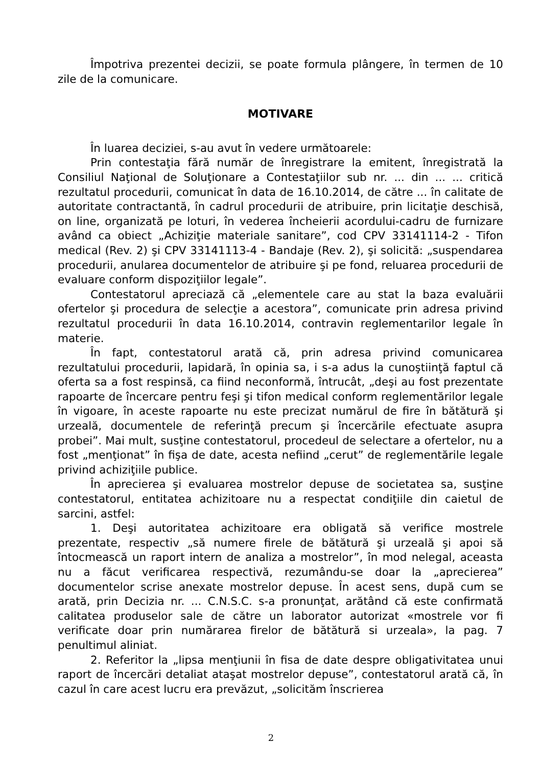Împotriva prezentei decizii, se poate formula plângere, în termen de 10 zile de la comunicare.
MOTIVARE
În luarea deciziei, s-au avut în vedere următoarele:
Prin contestaţia fără număr de înregistrare la emitent, înregistrată la Consiliul Naţional de Soluţionare a Contestaţiilor sub nr. ... din ... ... critică rezultatul procedurii, comunicat în data de 16.10.2014, de către ... în calitate de autoritate contractantă, în cadrul procedurii de atribuire, prin licitaţie deschisă, on line, organizată pe loturi, în vederea încheierii acordului-cadru de furnizare având ca obiect „Achiziţie materiale sanitare”, cod CPV 33141114-2 - Tifon medical (Rev. 2) şi CPV 33141113-4 - Bandaje (Rev. 2), şi solicită: „suspendarea procedurii, anularea documentelor de atribuire şi pe fond, reluarea procedurii de evaluare conform dispoziţiilor legale”.
Contestatorul apreciază că „elementele care au stat la baza evaluării ofertelor şi procedura de selecţie a acestora”, comunicate prin adresa privind rezultatul procedurii în data 16.10.2014, contravin reglementarilor legale în materie.
În fapt, contestatorul arată că, prin adresa privind comunicarea rezultatului procedurii, lapidară, în opinia sa, i s-a adus la cunoştiinţă faptul că oferta sa a fost respinsă, ca fiind neconformă, întrucât, „deşi au fost prezentate rapoarte de încercare pentru feşi şi tifon medical conform reglementărilor legale în vigoare, în aceste rapoarte nu este precizat numărul de fire în bătătură şi urzeală, documentele de referinţă precum şi încercările efectuate asupra probei”. Mai mult, susţine contestatorul, procedeul de selectare a ofertelor, nu a fost „menţionat” în fişa de date, acesta nefiind „cerut” de reglementările legale privind achiziţiile publice.
În aprecierea şi evaluarea mostrelor depuse de societatea sa, susţine contestatorul, entitatea achizitoare nu a respectat condiţiile din caietul de sarcini, astfel:
1. Deşi autoritatea achizitoare era obligată să verifice mostrele prezentate, respectiv „să numere firele de bătătură şi urzeală şi apoi să întocmească un raport intern de analiza a mostrelor”, în mod nelegal, aceasta nu a făcut verificarea respectivă, rezumându-se doar la „aprecierea” documentelor scrise anexate mostrelor depuse. În acest sens, după cum se arată, prin Decizia nr. ... C.N.S.C. s-a pronunţat, arătând că este confirmată calitatea produselor sale de către un laborator autorizat «mostrele vor fi verificate doar prin numărarea firelor de bătătură si urzeala», la pag. 7 penultimul aliniat.
2. Referitor la „lipsa menţiunii în fisa de date despre obligativitatea unui raport de încercări detaliat ataşat mostrelor depuse”, contestatorul arată că, în cazul în care acest lucru era prevăzut, „solicităm înscrierea
2